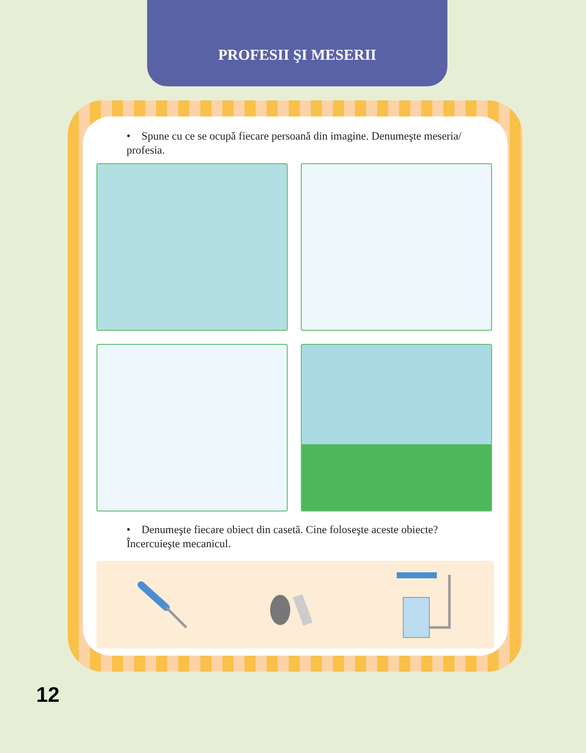PROFESII ŞI MESERII
• Spune cu ce se ocupă fiecare persoană din imagine. Denumeşte meseria/ profesia.
• Denumeşte fiecare obiect din casetă. Cine foloseşte aceste obiecte? Încercuieşte mecanicul.
12